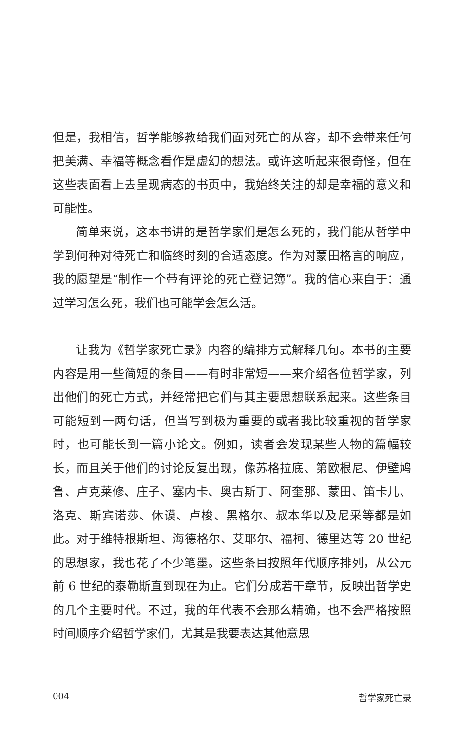但是，我相信，哲学能够教给我们面对死亡的从容，却不会带来任何把美满、幸福等概念看作是虚幻的想法。或许这听起来很奇怪，但在这些表面看上去呈现病态的书页中，我始终关注的却是幸福的意义和可能性。
简单来说，这本书讲的是哲学家们是怎么死的，我们能从哲学中学到何种对待死亡和临终时刻的合适态度。作为对蒙田格言的响应，我的愿望是“制作一个带有评论的死亡登记簿”。我的信心来自于：通过学习怎么死，我们也可能学会怎么活。
让我为《哲学家死亡录》内容的编排方式解释几句。本书的主要内容是用一些简短的条目——有时非常短——来介绍各位哲学家，列出他们的死亡方式，并经常把它们与其主要思想联系起来。这些条目可能短到一两句话，但当写到极为重要的或者我比较重视的哲学家时，也可能长到一篇小论文。例如，读者会发现某些人物的篇幅较长，而且关于他们的讨论反复出现，像苏格拉底、第欧根尼、伊壁鸠鲁、卢克莱修、庄子、塞内卡、奥古斯丁、阿奎那、蒙田、笛卡儿、洛克、斯宾诺莎、休谟、卢梭、黑格尔、叔本华以及尼采等都是如此。对于维特根斯坦、海德格尔、艾耶尔、福柯、德里达等 20 世纪的思想家，我也花了不少笔墨。这些条目按照年代顺序排列，从公元前 6 世纪的泰勒斯直到现在为止。它们分成若干章节，反映出哲学史的几个主要时代。不过，我的年代表不会那么精确，也不会严格按照时间顺序介绍哲学家们，尤其是我要表达其他意思
004 哲学家死亡录